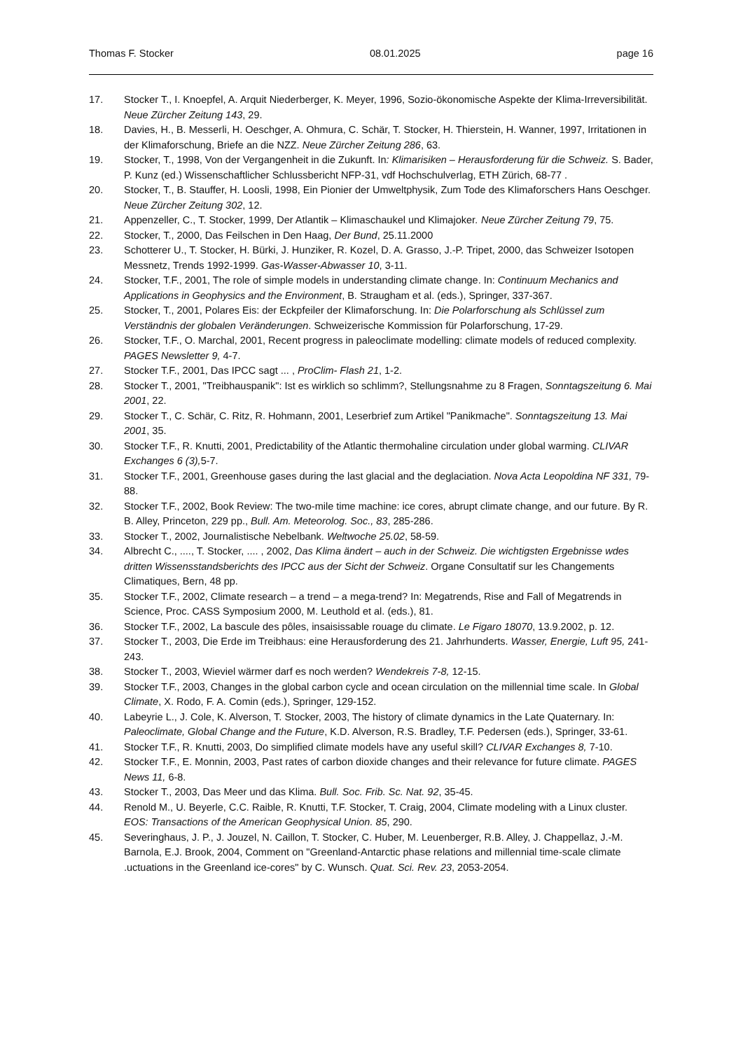Thomas F. Stocker 08.01.2025 page 16
17. Stocker T., I. Knoepfel, A. Arquit Niederberger, K. Meyer, 1996, Sozio-ökonomische Aspekte der Klima-Irreversibilität. Neue Zürcher Zeitung 143, 29.
18. Davies, H., B. Messerli, H. Oeschger, A. Ohmura, C. Schär, T. Stocker, H. Thierstein, H. Wanner, 1997, Irritationen in der Klimaforschung, Briefe an die NZZ. Neue Zürcher Zeitung 286, 63.
19. Stocker, T., 1998, Von der Vergangenheit in die Zukunft. In: Klimarisiken – Herausforderung für die Schweiz. S. Bader, P. Kunz (ed.) Wissenschaftlicher Schlussbericht NFP-31, vdf Hochschulverlag, ETH Zürich, 68-77 .
20. Stocker, T., B. Stauffer, H. Loosli, 1998, Ein Pionier der Umweltphysik, Zum Tode des Klimaforschers Hans Oeschger. Neue Zürcher Zeitung 302, 12.
21. Appenzeller, C., T. Stocker, 1999, Der Atlantik – Klimaschaukel und Klimajoker. Neue Zürcher Zeitung 79, 75.
22. Stocker, T., 2000, Das Feilschen in Den Haag, Der Bund, 25.11.2000
23. Schotterer U., T. Stocker, H. Bürki, J. Hunziker, R. Kozel, D. A. Grasso, J.-P. Tripet, 2000, das Schweizer Isotopen Messnetz, Trends 1992-1999. Gas-Wasser-Abwasser 10, 3-11.
24. Stocker, T.F., 2001, The role of simple models in understanding climate change. In: Continuum Mechanics and Applications in Geophysics and the Environment, B. Straugham et al. (eds.), Springer, 337-367.
25. Stocker, T., 2001, Polares Eis: der Eckpfeiler der Klimaforschung. In: Die Polarforschung als Schlüssel zum Verständnis der globalen Veränderungen. Schweizerische Kommission für Polarforschung, 17-29.
26. Stocker, T.F., O. Marchal, 2001, Recent progress in paleoclimate modelling: climate models of reduced complexity. PAGES Newsletter 9, 4-7.
27. Stocker T.F., 2001, Das IPCC sagt ... , ProClim- Flash 21, 1-2.
28. Stocker T., 2001, "Treibhauspanik": Ist es wirklich so schlimm?, Stellungsnahme zu 8 Fragen, Sonntagszeitung 6. Mai 2001, 22.
29. Stocker T., C. Schär, C. Ritz, R. Hohmann, 2001, Leserbrief zum Artikel "Panikmache". Sonntagszeitung 13. Mai 2001, 35.
30. Stocker T.F., R. Knutti, 2001, Predictability of the Atlantic thermohaline circulation under global warming. CLIVAR Exchanges 6 (3), 5-7.
31. Stocker T.F., 2001, Greenhouse gases during the last glacial and the deglaciation. Nova Acta Leopoldina NF 331, 79-88.
32. Stocker T.F., 2002, Book Review: The two-mile time machine: ice cores, abrupt climate change, and our future. By R. B. Alley, Princeton, 229 pp., Bull. Am. Meteorolog. Soc., 83, 285-286.
33. Stocker T., 2002, Journalistische Nebelbank. Weltwoche 25.02, 58-59.
34. Albrecht C., ...., T. Stocker, .... , 2002, Das Klima ändert – auch in der Schweiz. Die wichtigsten Ergebnisse wdes dritten Wissensstandsberichts des IPCC aus der Sicht der Schweiz. Organe Consultatif sur les Changements Climatiques, Bern, 48 pp.
35. Stocker T.F., 2002, Climate research – a trend – a mega-trend? In: Megatrends, Rise and Fall of Megatrends in Science, Proc. CASS Symposium 2000, M. Leuthold et al. (eds.), 81.
36. Stocker T.F., 2002, La bascule des pôles, insaisissable rouage du climate. Le Figaro 18070, 13.9.2002, p. 12.
37. Stocker T., 2003, Die Erde im Treibhaus: eine Herausforderung des 21. Jahrhunderts. Wasser, Energie, Luft 95, 241-243.
38. Stocker T., 2003, Wieviel wärmer darf es noch werden? Wendekreis 7-8, 12-15.
39. Stocker T.F., 2003, Changes in the global carbon cycle and ocean circulation on the millennial time scale. In Global Climate, X. Rodo, F. A. Comin (eds.), Springer, 129-152.
40. Labeyrie L., J. Cole, K. Alverson, T. Stocker, 2003, The history of climate dynamics in the Late Quaternary. In: Paleoclimate, Global Change and the Future, K.D. Alverson, R.S. Bradley, T.F. Pedersen (eds.), Springer, 33-61.
41. Stocker T.F., R. Knutti, 2003, Do simplified climate models have any useful skill? CLIVAR Exchanges 8, 7-10.
42. Stocker T.F., E. Monnin, 2003, Past rates of carbon dioxide changes and their relevance for future climate. PAGES News 11, 6-8.
43. Stocker T., 2003, Das Meer und das Klima. Bull. Soc. Frib. Sc. Nat. 92, 35-45.
44. Renold M., U. Beyerle, C.C. Raible, R. Knutti, T.F. Stocker, T. Craig, 2004, Climate modeling with a Linux cluster. EOS: Transactions of the American Geophysical Union. 85, 290.
45. Severinghaus, J. P., J. Jouzel, N. Caillon, T. Stocker, C. Huber, M. Leuenberger, R.B. Alley, J. Chappellaz, J.-M. Barnola, E.J. Brook, 2004, Comment on "Greenland-Antarctic phase relations and millennial time-scale climate .uctuations in the Greenland ice-cores" by C. Wunsch. Quat. Sci. Rev. 23, 2053-2054.